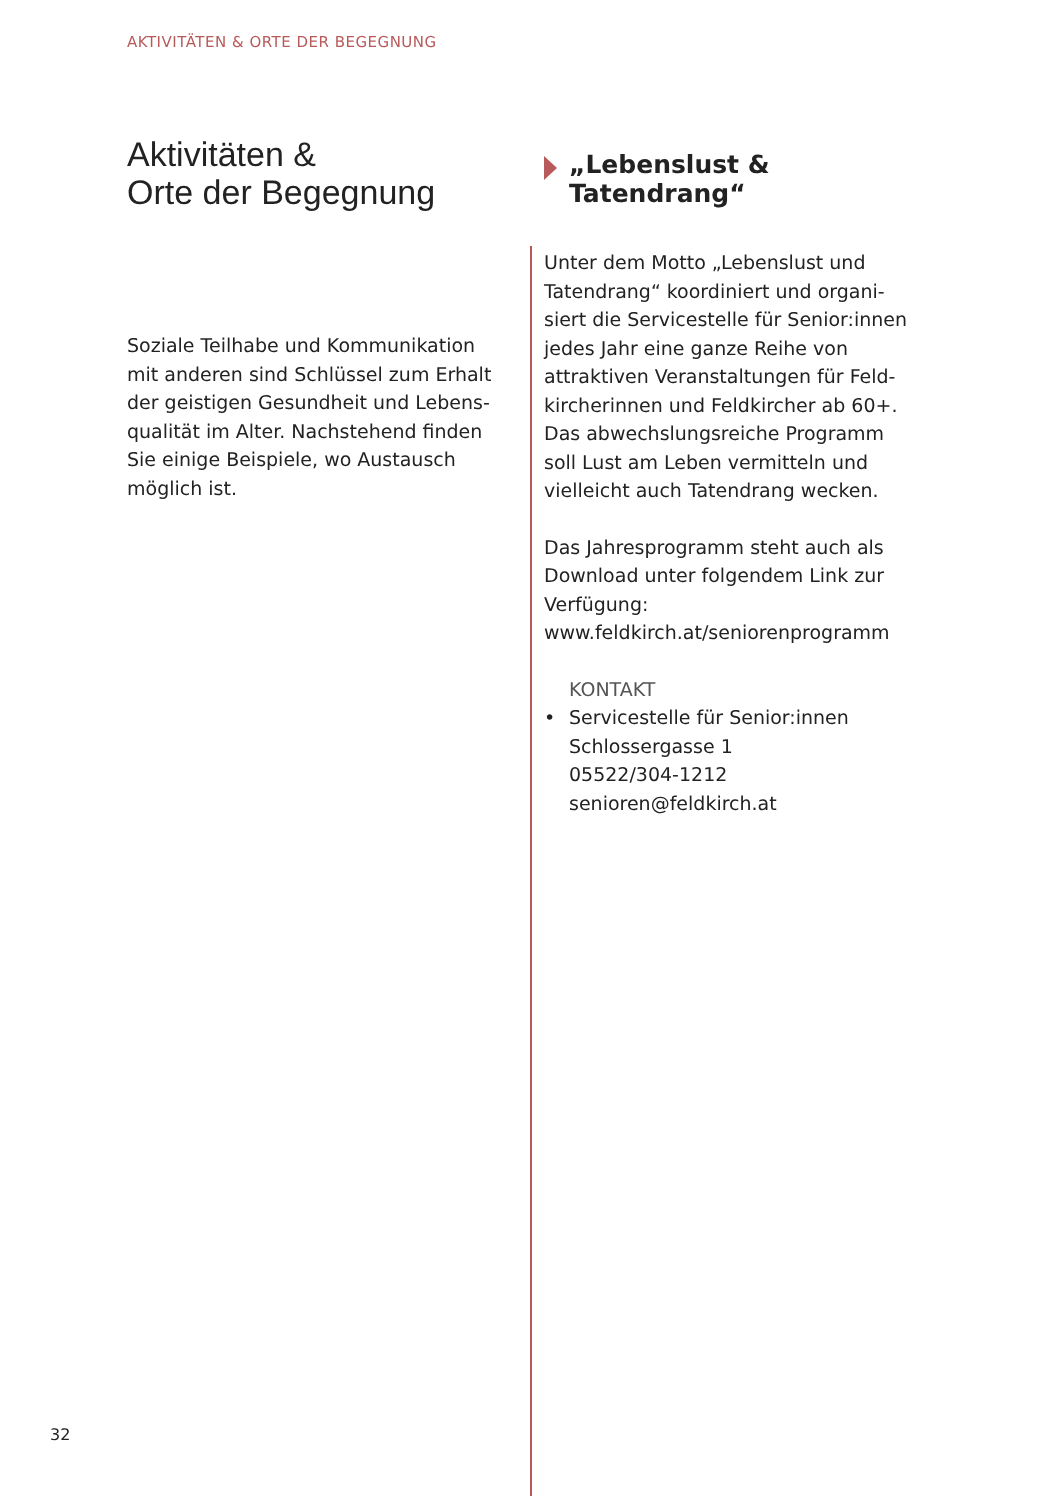AKTIVITÄTEN & ORTE DER BEGEGNUNG
Aktivitäten &
Orte der Begegnung
Soziale Teilhabe und Kommunikation mit anderen sind Schlüssel zum Erhalt der geistigen Gesundheit und Lebens­qualität im Alter. Nachstehend finden Sie einige Beispiele, wo Austausch möglich ist.
„Lebenslust &
Tatendrang“
Unter dem Motto „Lebenslust und Tatendrang“ koordiniert und organi­siert die Servicestelle für Senior:innen jedes Jahr eine ganze Reihe von attraktiven Veranstaltungen für Feld­kircherinnen und Feldkircher ab 60+. Das abwechslungsreiche Programm soll Lust am Leben vermitteln und vielleicht auch Tatendrang wecken.
Das Jahresprogramm steht auch als Download unter folgendem Link zur Verfügung:
www.feldkirch.at/seniorenprogramm
KONTAKT
• Servicestelle für Senior:innen
Schlossergasse 1
05522/304-1212
senioren@feldkirch.at
32